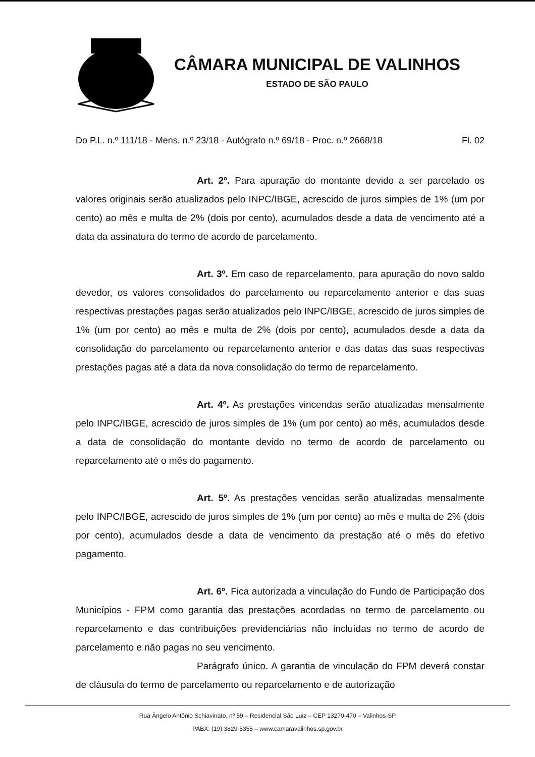CÂMARA MUNICIPAL DE VALINHOS
ESTADO DE SÃO PAULO
Do P.L. n.º 111/18 - Mens. n.º 23/18 - Autógrafo n.º 69/18 - Proc. n.º 2668/18 Fl. 02
Art. 2º. Para apuração do montante devido a ser parcelado os valores originais serão atualizados pelo INPC/IBGE, acrescido de juros simples de 1% (um por cento) ao mês e multa de 2% (dois por cento), acumulados desde a data de vencimento até a data da assinatura do termo de acordo de parcelamento.
Art. 3º. Em caso de reparcelamento, para apuração do novo saldo devedor, os valores consolidados do parcelamento ou reparcelamento anterior e das suas respectivas prestações pagas serão atualizados pelo INPC/IBGE, acrescido de juros simples de 1% (um por cento) ao mês e multa de 2% (dois por cento), acumulados desde a data da consolidação do parcelamento ou reparcelamento anterior e das datas das suas respectivas prestações pagas até a data da nova consolidação do termo de reparcelamento.
Art. 4º. As prestações vincendas serão atualizadas mensalmente pelo INPC/IBGE, acrescido de juros simples de 1% (um por cento) ao mês, acumulados desde a data de consolidação do montante devido no termo de acordo de parcelamento ou reparcelamento até o mês do pagamento.
Art. 5º. As prestações vencidas serão atualizadas mensalmente pelo INPC/IBGE, acrescido de juros simples de 1% (um por cento) ao mês e multa de 2% (dois por cento), acumulados desde a data de vencimento da prestação até o mês do efetivo pagamento.
Art. 6º. Fica autorizada a vinculação do Fundo de Participação dos Municípios - FPM como garantia das prestações acordadas no termo de parcelamento ou reparcelamento e das contribuições previdenciárias não incluídas no termo de acordo de parcelamento e não pagas no seu vencimento.
Parágrafo único. A garantia de vinculação do FPM deverá constar de cláusula do termo de parcelamento ou reparcelamento e de autorização
Rua Ângelo Antônio Schiavinato, nº 59 – Residencial São Luiz – CEP 13270-470 – Valinhos-SP
PABX: (19) 3829-5355 – www.camaravalinhos.sp.gov.br